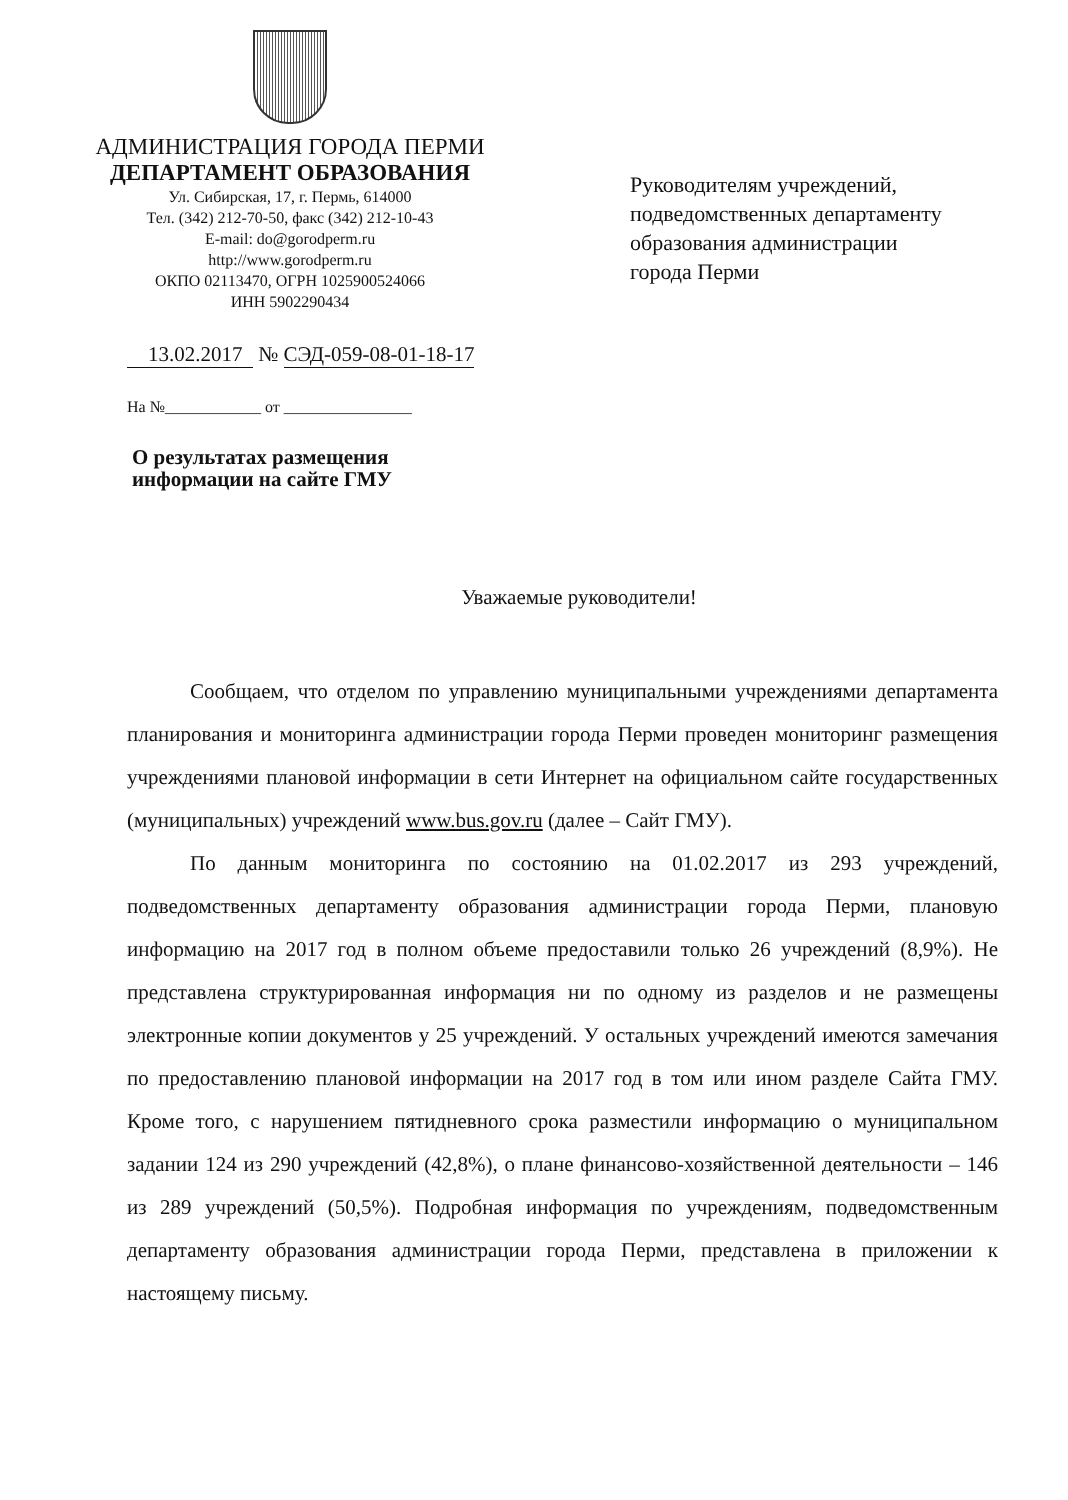АДМИНИСТРАЦИЯ ГОРОДА ПЕРМИ
ДЕПАРТАМЕНТ ОБРАЗОВАНИЯ
Ул. Сибирская, 17, г. Пермь, 614000
Тел. (342) 212-70-50, факс (342) 212-10-43
E-mail: do@gorodperm.ru
http://www.gorodperm.ru
ОКПО 02113470, ОГРН 1025900524066
ИНН 5902290434
Руководителям учреждений,
подведомственных департаменту
образования администрации
города Перми
13.02.2017 № СЭД-059-08-01-18-17
На №____________ от ________________
О результатах размещения
информации на сайте ГМУ
Уважаемые руководители!
Сообщаем, что отделом по управлению муниципальными учреждениями департамента планирования и мониторинга администрации города Перми проведен мониторинг размещения учреждениями плановой информации в сети Интернет на официальном сайте государственных (муниципальных) учреждений www.bus.gov.ru (далее – Сайт ГМУ).
По данным мониторинга по состоянию на 01.02.2017 из 293 учреждений, подведомственных департаменту образования администрации города Перми, плановую информацию на 2017 год в полном объеме предоставили только 26 учреждений (8,9%). Не представлена структурированная информация ни по одному из разделов и не размещены электронные копии документов у 25 учреждений. У остальных учреждений имеются замечания по предоставлению плановой информации на 2017 год в том или ином разделе Сайта ГМУ. Кроме того, с нарушением пятидневного срока разместили информацию о муниципальном задании 124 из 290 учреждений (42,8%), о плане финансово-хозяйственной деятельности – 146 из 289 учреждений (50,5%). Подробная информация по учреждениям, подведомственным департаменту образования администрации города Перми, представлена в приложении к настоящему письму.